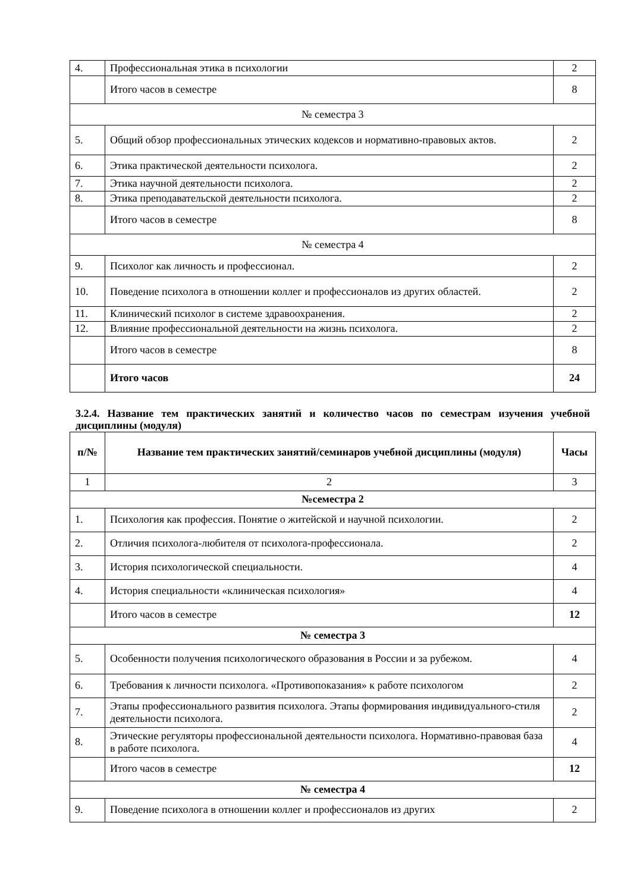| 4. | Профессиональная этика в психологии | 2 |
| | Итого часов в семестре | 8 |
| № семестра 3 | | |
| 5. | Общий обзор профессиональных этических кодексов и нормативно-правовых актов. | 2 |
| 6. | Этика практической деятельности психолога. | 2 |
| 7. | Этика научной деятельности психолога. | 2 |
| 8. | Этика преподавательской деятельности психолога. | 2 |
| | Итого часов в семестре | 8 |
| № семестра 4 | | |
| 9. | Психолог как личность и профессионал. | 2 |
| 10. | Поведение психолога в отношении коллег и профессионалов из других областей. | 2 |
| 11. | Клинический психолог в системе здравоохранения. | 2 |
| 12. | Влияние профессиональной деятельности на жизнь психолога. | 2 |
| | Итого часов в семестре | 8 |
| | Итого часов | 24 |
3.2.4. Название тем практических занятий и количество часов по семестрам изучения учебной дисциплины (модуля)
| п/№ | Название тем практических занятий/семинаров учебной дисциплины (модуля) | Часы |
| --- | --- | --- |
| 1 | 2 | 3 |
| №семестра 2 | | |
| 1. | Психология как профессия. Понятие о житейской и научной психологии. | 2 |
| 2. | Отличия психолога-любителя от психолога-профессионала. | 2 |
| 3. | История психологической специальности. | 4 |
| 4. | История специальности «клиническая психология» | 4 |
| | Итого часов в семестре | 12 |
| № семестра 3 | | |
| 5. | Особенности получения психологического образования в России и за рубежом. | 4 |
| 6. | Требования к личности психолога. «Противопоказания» к работе психологом | 2 |
| 7. | Этапы профессионального развития психолога. Этапы формирования индивидуального-стиля деятельности психолога. | 2 |
| 8. | Этические регуляторы профессиональной деятельности психолога. Нормативно-правовая база в работе психолога. | 4 |
| | Итого часов в семестре | 12 |
| № семестра 4 | | |
| 9. | Поведение психолога в отношении коллег и профессионалов из других | 2 |